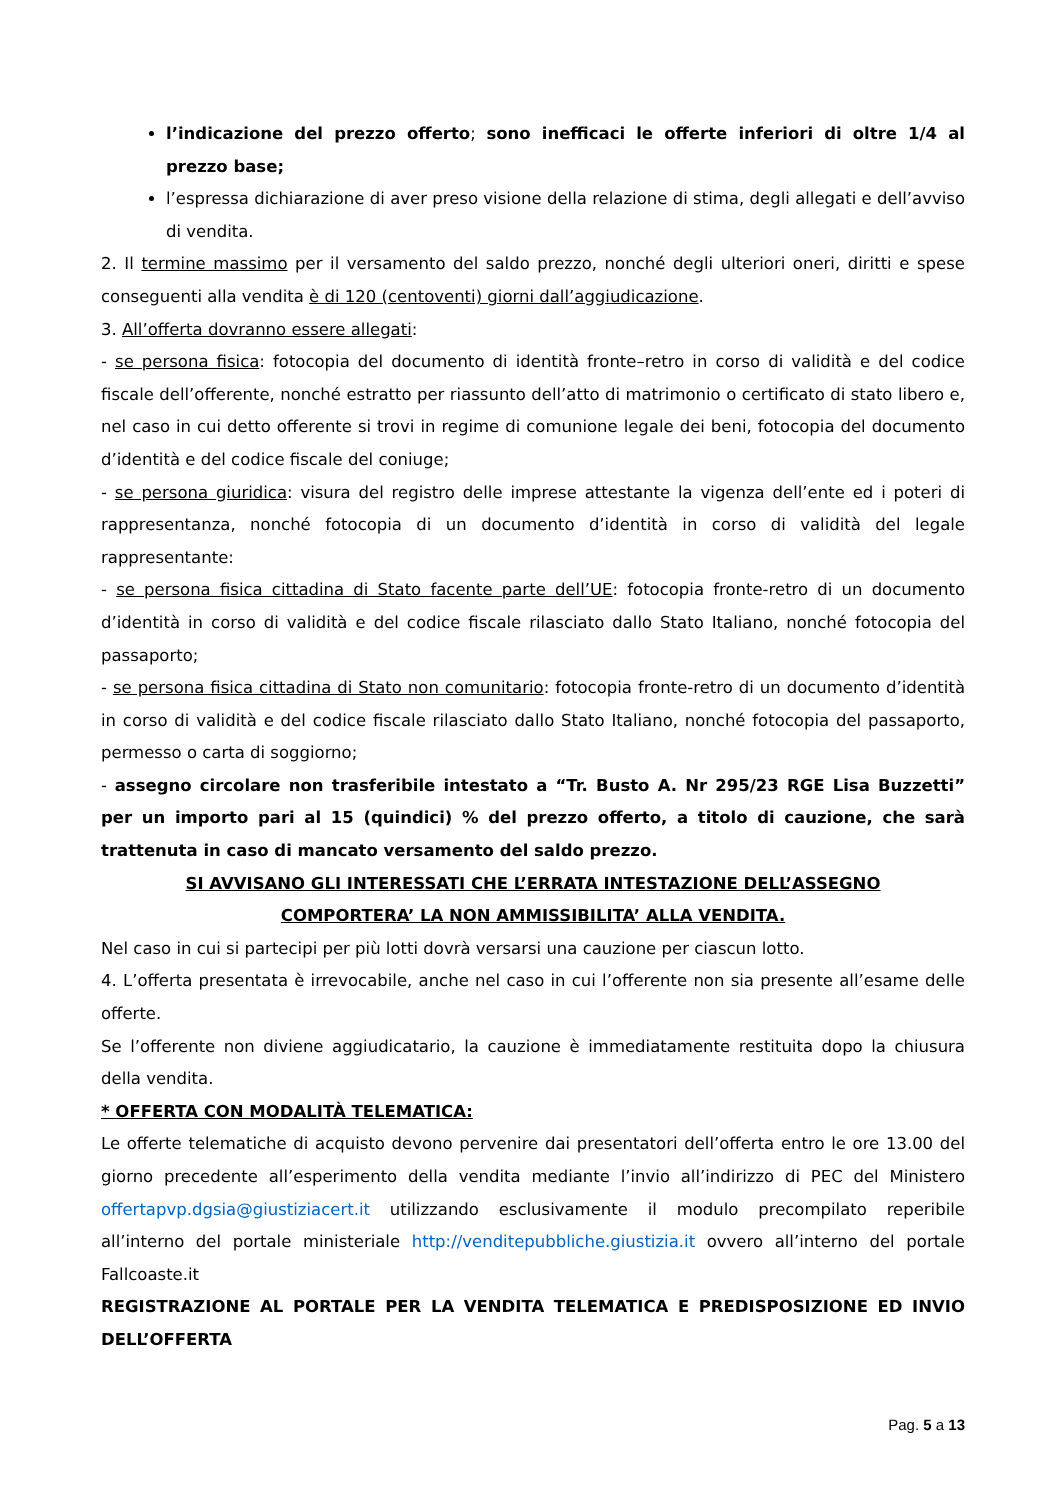l’indicazione del prezzo offerto; sono inefficaci le offerte inferiori di oltre 1/4 al prezzo base;
l’espressa dichiarazione di aver preso visione della relazione di stima, degli allegati e dell’avviso di vendita.
2. Il termine massimo per il versamento del saldo prezzo, nonché degli ulteriori oneri, diritti e spese conseguenti alla vendita è di 120 (centoventi) giorni dall’aggiudicazione.
3. All’offerta dovranno essere allegati:
- se persona fisica: fotocopia del documento di identità fronte–retro in corso di validità e del codice fiscale dell’offerente, nonché estratto per riassunto dell’atto di matrimonio o certificato di stato libero e, nel caso in cui detto offerente si trovi in regime di comunione legale dei beni, fotocopia del documento d’identità e del codice fiscale del coniuge;
- se persona giuridica: visura del registro delle imprese attestante la vigenza dell’ente ed i poteri di rappresentanza, nonché fotocopia di un documento d’identità in corso di validità del legale rappresentante:
- se persona fisica cittadina di Stato facente parte dell’UE: fotocopia fronte-retro di un documento d’identità in corso di validità e del codice fiscale rilasciato dallo Stato Italiano, nonché fotocopia del passaporto;
- se persona fisica cittadina di Stato non comunitario: fotocopia fronte-retro di un documento d’identità in corso di validità e del codice fiscale rilasciato dallo Stato Italiano, nonché fotocopia del passaporto, permesso o carta di soggiorno;
- assegno circolare non trasferibile intestato a “Tr. Busto A. Nr 295/23 RGE Lisa Buzzetti” per un importo pari al 15 (quindici) % del prezzo offerto, a titolo di cauzione, che sarà trattenuta in caso di mancato versamento del saldo prezzo.
SI AVVISANO GLI INTERESSATI CHE L’ERRATA INTESTAZIONE DELL’ASSEGNO
COMPORTERA’ LA NON AMMISSIBILITA’ ALLA VENDITA.
Nel caso in cui si partecipi per più lotti dovrà versarsi una cauzione per ciascun lotto.
4. L’offerta presentata è irrevocabile, anche nel caso in cui l’offerente non sia presente all’esame delle offerte.
Se l’offerente non diviene aggiudicatario, la cauzione è immediatamente restituita dopo la chiusura della vendita.
* OFFERTA CON MODALITÀ TELEMATICA:
Le offerte telematiche di acquisto devono pervenire dai presentatori dell’offerta entro le ore 13.00 del giorno precedente all’esperimento della vendita mediante l’invio all’indirizzo di PEC del Ministero offertapvp.dgsia@giustiziacert.it utilizzando esclusivamente il modulo precompilato reperibile all’interno del portale ministeriale http://venditepubbliche.giustizia.it ovvero all’interno del portale Fallcoaste.it
REGISTRAZIONE AL PORTALE PER LA VENDITA TELEMATICA E PREDISPOSIZIONE ED INVIO DELL’OFFERTA
Pag. 5 a 13